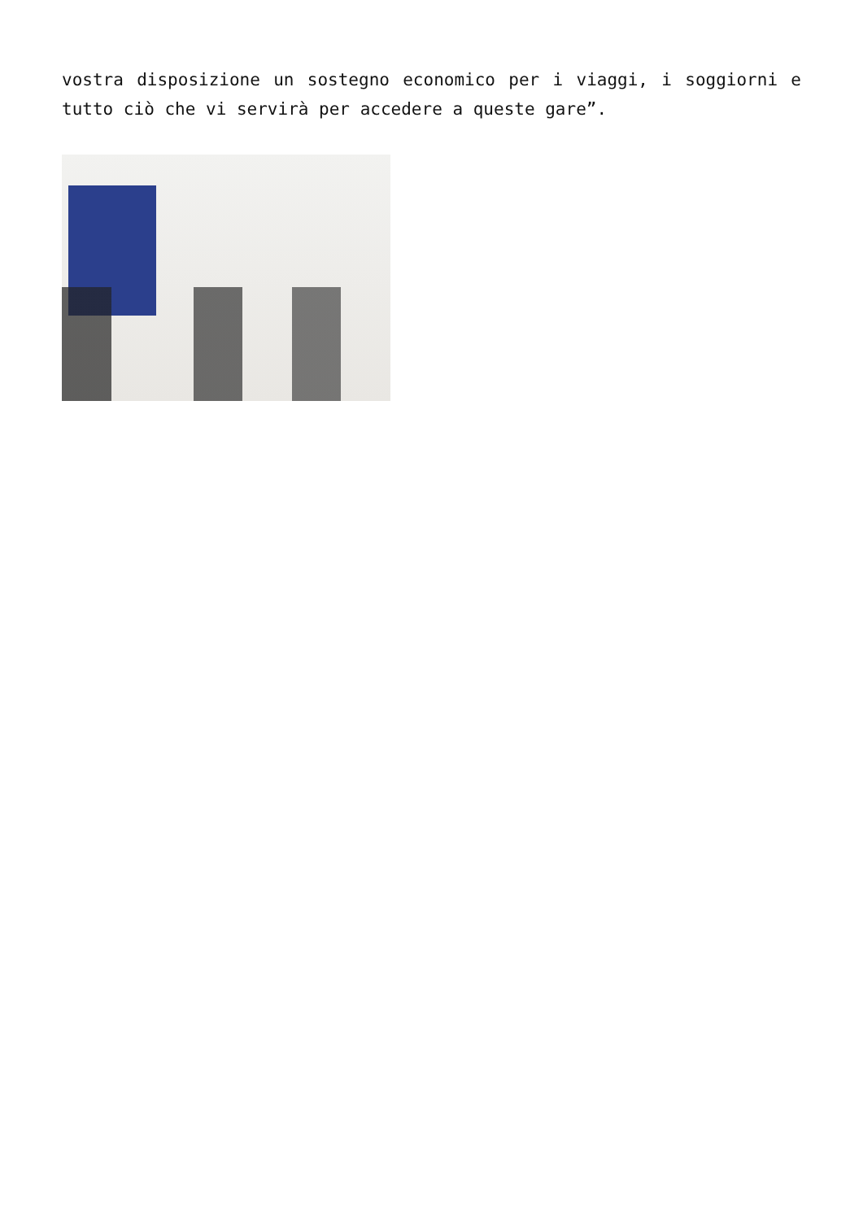vostra disposizione un sostegno economico per i viaggi, i soggiorni e tutto ciò che vi servirà per accedere a queste gare”.